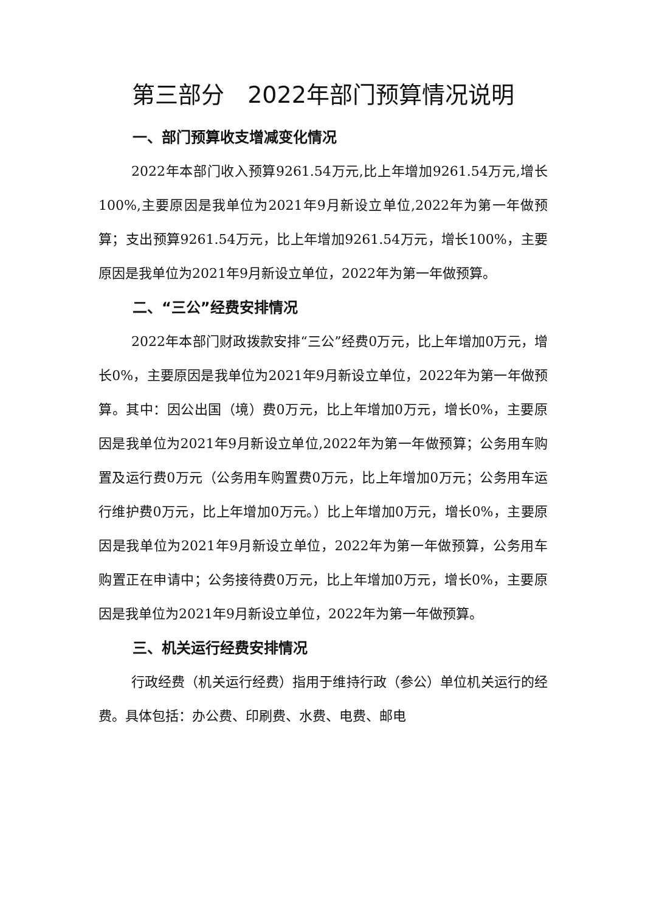第三部分　2022年部门预算情况说明
一、部门预算收支增减变化情况
2022年本部门收入预算9261.54万元,比上年增加9261.54万元,增长100%,主要原因是我单位为2021年9月新设立单位,2022年为第一年做预算；支出预算9261.54万元，比上年增加9261.54万元，增长100%，主要原因是我单位为2021年9月新设立单位，2022年为第一年做预算。
二、“三公”经费安排情况
2022年本部门财政拨款安排“三公”经费0万元，比上年增加0万元，增长0%，主要原因是我单位为2021年9月新设立单位，2022年为第一年做预算。其中：因公出国（境）费0万元，比上年增加0万元，增长0%，主要原因是我单位为2021年9月新设立单位,2022年为第一年做预算；公务用车购置及运行费0万元（公务用车购置费0万元，比上年增加0万元；公务用车运行维护费0万元，比上年增加0万元。）比上年增加0万元，增长0%，主要原因是我单位为2021年9月新设立单位，2022年为第一年做预算，公务用车购置正在申请中；公务接待费0万元，比上年增加0万元，增长0%，主要原因是我单位为2021年9月新设立单位，2022年为第一年做预算。
三、机关运行经费安排情况
行政经费（机关运行经费）指用于维持行政（参公）单位机关运行的经费。具体包括：办公费、印刷费、水费、电费、邮电